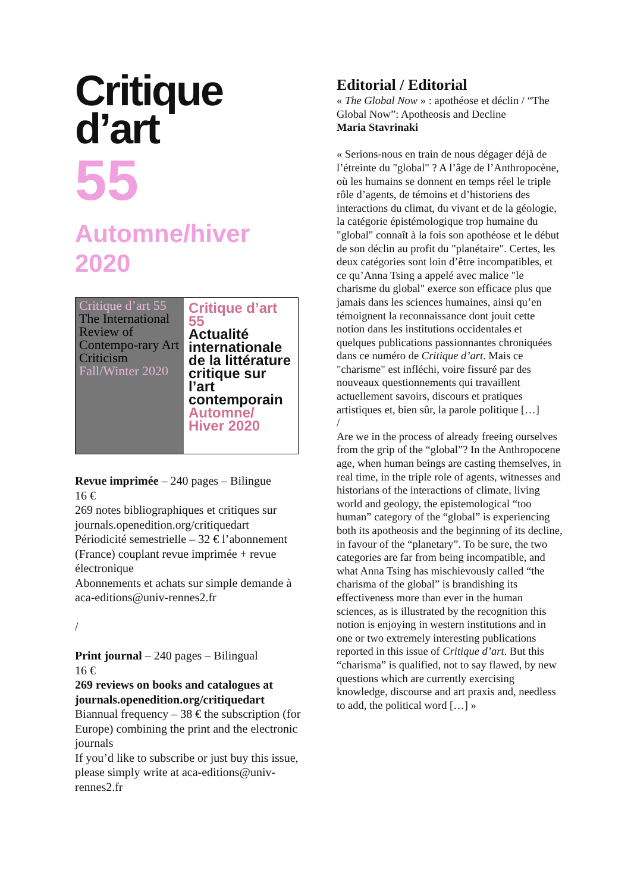Critique
d’art
55
Automne/hiver
2020
Critique d’art 55
The International Review of Contempo-rary Art Criticism
Fall/Winter 2020
Critique d’art 55
Actualité internationale de la littérature critique sur l’art contemporain
Automne/ Hiver 2020
Revue imprimée – 240 pages – Bilingue
16 €
269 notes bibliographiques et critiques sur journals.openedition.org/critiquedart
Périodicité semestrielle – 32 € l’abonnement (France) couplant revue imprimée + revue électronique
Abonnements et achats sur simple demande à aca-editions@univ-rennes2.fr
/
Print journal – 240 pages – Bilingual
16 €
269 reviews on books and catalogues at journals.openedition.org/critiquedart
Biannual frequency – 38 € the subscription (for Europe) combining the print and the electronic journals
If you’d like to subscribe or just buy this issue, please simply write at aca-editions@univ-rennes2.fr
Editorial / Editorial
« The Global Now » : apothéose et déclin / “The Global Now”: Apotheosis and Decline
Maria Stavrinaki
« Serions-nous en train de nous dégager déjà de l’étreinte du "global" ? A l’âge de l’Anthropocène, où les humains se donnent en temps réel le triple rôle d’agents, de témoins et d’historiens des interactions du climat, du vivant et de la géologie, la catégorie épistémologique trop humaine du "global" connaît à la fois son apothéose et le début de son déclin au profit du "planétaire". Certes, les deux catégories sont loin d’être incompatibles, et ce qu’Anna Tsing a appelé avec malice "le charisme du global" exerce son efficace plus que jamais dans les sciences humaines, ainsi qu’en témoignent la reconnaissance dont jouit cette notion dans les institutions occidentales et quelques publications passionnantes chroniquées dans ce numéro de Critique d’art. Mais ce "charisme" est infléchi, voire fissuré par des nouveaux questionnements qui travaillent actuellement savoirs, discours et pratiques artistiques et, bien sûr, la parole politique […]
/
Are we in the process of already freeing ourselves from the grip of the “global”? In the Anthropocene age, when human beings are casting themselves, in real time, in the triple role of agents, witnesses and historians of the interactions of climate, living world and geology, the epistemological “too human” category of the “global” is experiencing both its apotheosis and the beginning of its decline, in favour of the “planetary”. To be sure, the two categories are far from being incompatible, and what Anna Tsing has mischievously called “the charisma of the global” is brandishing its effectiveness more than ever in the human sciences, as is illustrated by the recognition this notion is enjoying in western institutions and in one or two extremely interesting publications reported in this issue of Critique d’art. But this “charisma” is qualified, not to say flawed, by new questions which are currently exercising knowledge, discourse and art praxis and, needless to add, the political word […] »